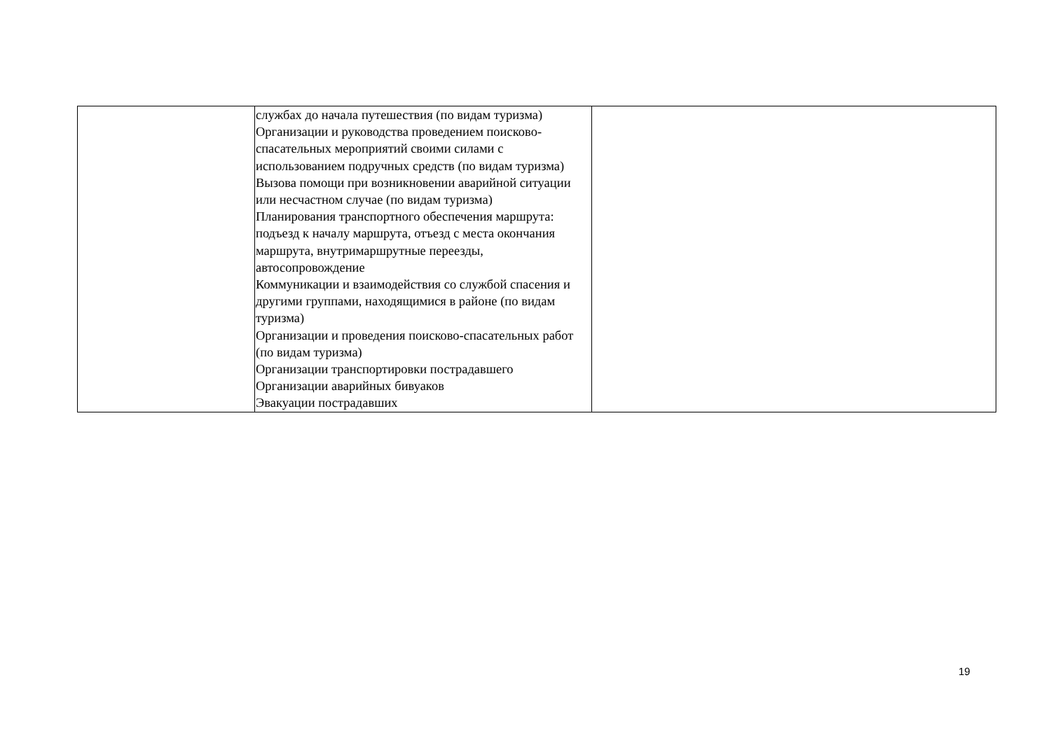| | службах до начала путешествия (по видам туризма) Организации и руководства проведением поисково-спасательных мероприятий своими силами с использованием подручных средств (по видам туризма) Вызова помощи при возникновении аварийной ситуации или несчастном случае (по видам туризма) Планирования транспортного обеспечения маршрута: подъезд к началу маршрута, отъезд с места окончания маршрута, внутримаршрутные переезды, автосопровождение Коммуникации и взаимодействия со службой спасения и другими группами, находящимися в районе (по видам туризма) Организации и проведения поисково-спасательных работ (по видам туризма) Организации транспортировки пострадавшего Организации аварийных бивуаков Эвакуации пострадавших | |
19